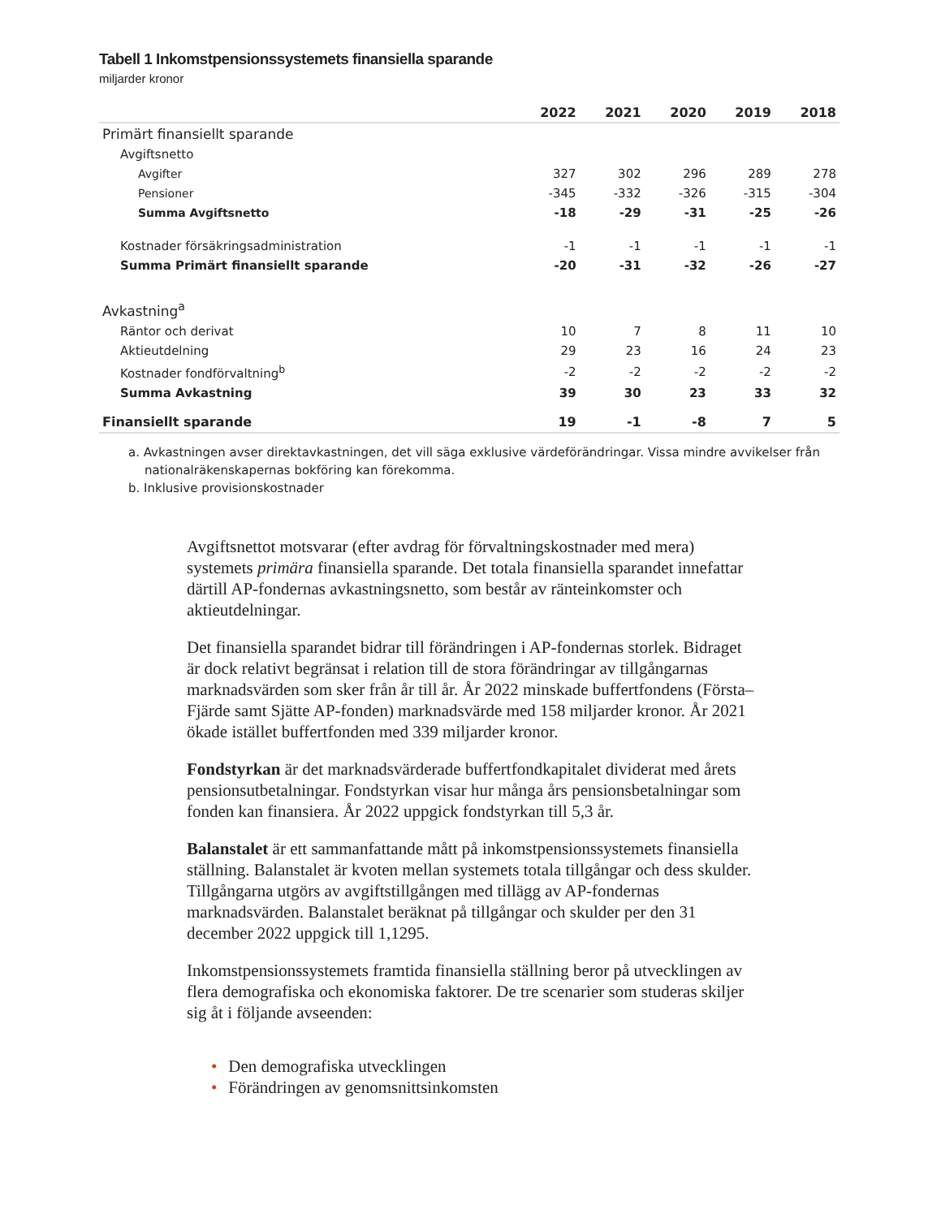Tabell 1 Inkomstpensionssystemets finansiella sparande
miljarder kronor
| | 2022 | 2021 | 2020 | 2019 | 2018 |
| --- | --- | --- | --- | --- | --- |
| Primärt finansiellt sparande | | | | | |
| Avgiftsnetto | | | | | |
| Avgifter | 327 | 302 | 296 | 289 | 278 |
| Pensioner | -345 | -332 | -326 | -315 | -304 |
| Summa Avgiftsnetto | -18 | -29 | -31 | -25 | -26 |
| Kostnader försäkringsadministration | -1 | -1 | -1 | -1 | -1 |
| Summa Primärt finansiellt sparande | -20 | -31 | -32 | -26 | -27 |
| Avkastning<sup>a</sup> | | | | | |
| Räntor och derivat | 10 | 7 | 8 | 11 | 10 |
| Aktieutdelning | 29 | 23 | 16 | 24 | 23 |
| Kostnader fondförvaltning<sup>b</sup> | -2 | -2 | -2 | -2 | -2 |
| Summa Avkastning | 39 | 30 | 23 | 33 | 32 |
| Finansiellt sparande | 19 | -1 | -8 | 7 | 5 |
a. Avkastningen avser direktavkastningen, det vill säga exklusive värdeförändringar. Vissa mindre avvikelser från nationalräkenskapernas bokföring kan förekomma.
b. Inklusive provisionskostnader
Avgiftsnettot motsvarar (efter avdrag för förvaltningskostnader med mera) systemets primära finansiella sparande. Det totala finansiella sparandet innefattar därtill AP-fondernas avkastningsnetto, som består av ränteinkomster och aktieutdelningar.
Det finansiella sparandet bidrar till förändringen i AP-fondernas storlek. Bidraget är dock relativt begränsat i relation till de stora förändringar av tillgångarnas marknadsvärden som sker från år till år. År 2022 minskade buffertfondens (Första–Fjärde samt Sjätte AP-fonden) marknadsvärde med 158 miljarder kronor. År 2021 ökade istället buffertfonden med 339 miljarder kronor.
Fondstyrkan är det marknadsvärderade buffertfondkapitalet dividerat med årets pensionsutbetalningar. Fondstyrkan visar hur många års pensionsbetalningar som fonden kan finansiera. År 2022 uppgick fondstyrkan till 5,3 år.
Balanstalet är ett sammanfattande mått på inkomstpensionssystemets finansiella ställning. Balanstalet är kvoten mellan systemets totala tillgångar och dess skulder. Tillgångarna utgörs av avgiftstillgången med tillägg av AP-fondernas marknadsvärden. Balanstalet beräknat på tillgångar och skulder per den 31 december 2022 uppgick till 1,1295.
Inkomstpensionssystemets framtida finansiella ställning beror på utvecklingen av flera demografiska och ekonomiska faktorer. De tre scenarier som studeras skiljer sig åt i följande avseenden:
• Den demografiska utvecklingen
• Förändringen av genomsnittsinkomsten